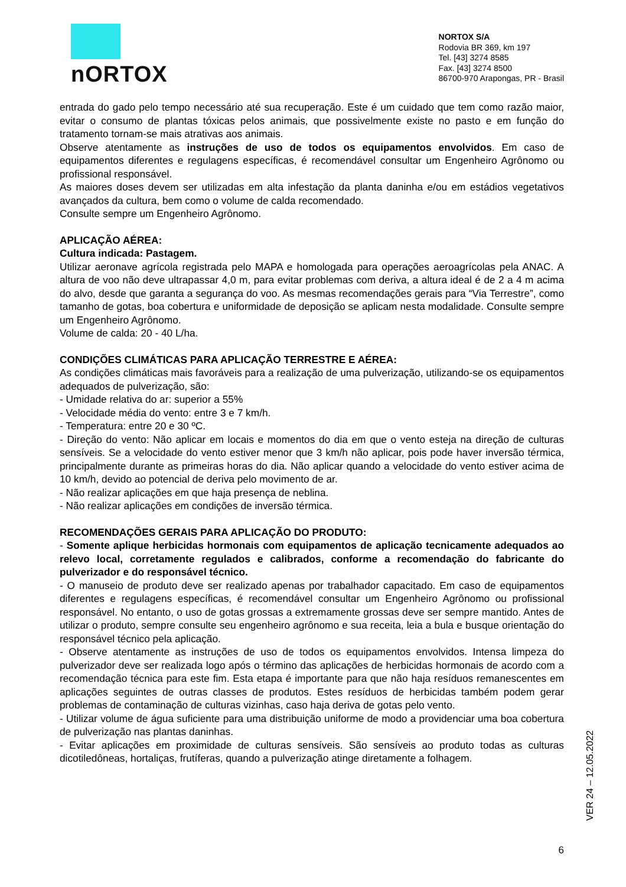nORTOX
NORTOX S/A
Rodovia BR 369, km 197
Tel. [43] 3274 8585
Fax. [43] 3274 8500
86700-970 Arapongas, PR - Brasil
entrada do gado pelo tempo necessário até sua recuperação. Este é um cuidado que tem como razão maior, evitar o consumo de plantas tóxicas pelos animais, que possivelmente existe no pasto e em função do tratamento tornam-se mais atrativas aos animais.
Observe atentamente as instruções de uso de todos os equipamentos envolvidos. Em caso de equipamentos diferentes e regulagens específicas, é recomendável consultar um Engenheiro Agrônomo ou profissional responsável.
As maiores doses devem ser utilizadas em alta infestação da planta daninha e/ou em estádios vegetativos avançados da cultura, bem como o volume de calda recomendado.
Consulte sempre um Engenheiro Agrônomo.
APLICAÇÃO AÉREA:
Cultura indicada: Pastagem.
Utilizar aeronave agrícola registrada pelo MAPA e homologada para operações aeroagrícolas pela ANAC. A altura de voo não deve ultrapassar 4,0 m, para evitar problemas com deriva, a altura ideal é de 2 a 4 m acima do alvo, desde que garanta a segurança do voo. As mesmas recomendações gerais para “Via Terrestre”, como tamanho de gotas, boa cobertura e uniformidade de deposição se aplicam nesta modalidade. Consulte sempre um Engenheiro Agrônomo.
Volume de calda: 20 - 40 L/ha.
CONDIÇÕES CLIMÁTICAS PARA APLICAÇÃO TERRESTRE E AÉREA:
As condições climáticas mais favoráveis para a realização de uma pulverização, utilizando-se os equipamentos adequados de pulverização, são:
- Umidade relativa do ar: superior a 55%
- Velocidade média do vento: entre 3 e 7 km/h.
- Temperatura: entre 20 e 30 ºC.
- Direção do vento: Não aplicar em locais e momentos do dia em que o vento esteja na direção de culturas sensíveis. Se a velocidade do vento estiver menor que 3 km/h não aplicar, pois pode haver inversão térmica, principalmente durante as primeiras horas do dia. Não aplicar quando a velocidade do vento estiver acima de 10 km/h, devido ao potencial de deriva pelo movimento de ar.
- Não realizar aplicações em que haja presença de neblina.
- Não realizar aplicações em condições de inversão térmica.
RECOMENDAÇÕES GERAIS PARA APLICAÇÃO DO PRODUTO:
- Somente aplique herbicidas hormonais com equipamentos de aplicação tecnicamente adequados ao relevo local, corretamente regulados e calibrados, conforme a recomendação do fabricante do pulverizador e do responsável técnico.
- O manuseio de produto deve ser realizado apenas por trabalhador capacitado. Em caso de equipamentos diferentes e regulagens específicas, é recomendável consultar um Engenheiro Agrônomo ou profissional responsável. No entanto, o uso de gotas grossas a extremamente grossas deve ser sempre mantido. Antes de utilizar o produto, sempre consulte seu engenheiro agrônomo e sua receita, leia a bula e busque orientação do responsável técnico pela aplicação.
- Observe atentamente as instruções de uso de todos os equipamentos envolvidos. Intensa limpeza do pulverizador deve ser realizada logo após o término das aplicações de herbicidas hormonais de acordo com a recomendação técnica para este fim. Esta etapa é importante para que não haja resíduos remanescentes em aplicações seguintes de outras classes de produtos. Estes resíduos de herbicidas também podem gerar problemas de contaminação de culturas vizinhas, caso haja deriva de gotas pelo vento.
- Utilizar volume de água suficiente para uma distribuição uniforme de modo a providenciar uma boa cobertura de pulverização nas plantas daninhas.
- Evitar aplicações em proximidade de culturas sensíveis. São sensíveis ao produto todas as culturas dicotiledôneas, hortaliças, frutíferas, quando a pulverização atinge diretamente a folhagem.
VER 24 – 12.05.2022
6